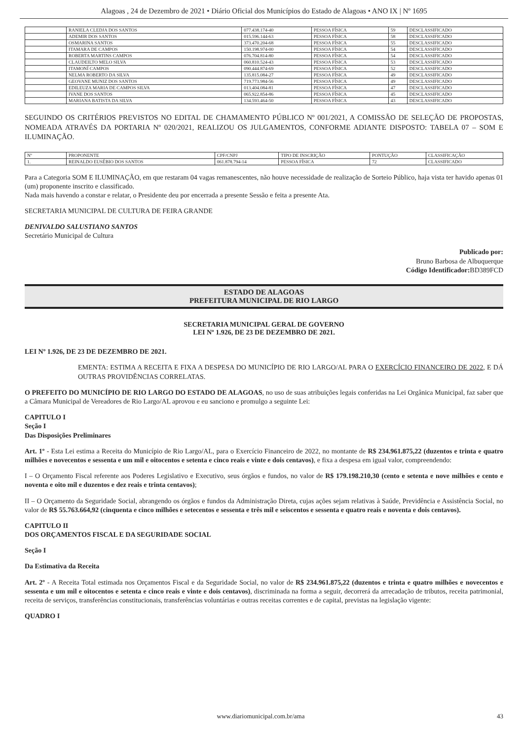Alagoas , 24 de Dezembro de 2021 • Diário Oficial dos Municípios do Estado de Alagoas • ANO IX | Nº 1695
| | RANIELA CLEDJA DOS SANTOS | 077.438.174-40 | PESSOA FÍSICA | 59 | DESCLASSIFICADO |
| | ADEMIR DOS SANTOS | 015.596.144-63 | PESSOA FÍSICA | 58 | DESCLASSIFICADO |
| | OSMARINA SANTOS | 373.470.204-68 | PESSOA FÍSICA | 55 | DESCLASSIFICADO |
| | ITAMARA DE CAMPOS | 150.198.974-00 | PESSOA FÍSICA | 54 | DESCLASSIFICADO |
| | ROBERTA MARTINS CAMPOS | 076.704.814-80 | PESSOA FÍSICA | 54 | DESCLASSIFICADO |
| | CLAUDEILTO MELO SILVA | 060.810.524-43 | PESSOA FÍSICA | 53 | DESCLASSIFICADO |
| | ITAMONÍ CAMPOS | 090.444.874-69 | PESSOA FÍSICA | 52 | DESCLASSIFICADO |
| | NELMA ROBERTO DA SILVA | 135.815.084-27 | PESSOA FÍSICA | 49 | DESCLASSIFICADO |
| | GEOVANE MUNIZ DOS SANTOS | 719.773.984-56 | PESSOA FÍSICA | 49 | DESCLASSIFICADO |
| | EDILEUZA MARIA DE CAMPOS SILVA | 013.404.084-81 | PESSOA FÍSICA | 47 | DESCLASSIFICADO |
| | IVANE DOS SANTOS | 065.922.854-86 | PESSOA FÍSICA | 45 | DESCLASSIFICADO |
| | MARIANA BATISTA DA SILVA | 134.593.464-50 | PESSOA FÍSICA | 43 | DESCLASSIFICADO |
SEGUINDO OS CRITÉRIOS PREVISTOS NO EDITAL DE CHAMAMENTO PÚBLICO Nº 001/2021, A COMISSÃO DE SELEÇÃO DE PROPOSTAS, NOMEADA ATRAVÉS DA PORTARIA Nº 020/2021, REALIZOU OS JULGAMENTOS, CONFORME ADIANTE DISPOSTO: TABELA 07 – SOM E ILUMINAÇÃO.
| Nº | PROPONENTE | CPF/CNPJ | TIPO DE INSCRIÇÃO | PONTUÇÃO | CLASSIFICAÇÃO |
| --- | --- | --- | --- | --- | --- |
| 1. | REINALDO EUSÉBIO DOS SANTOS | 061.878.794-14 | PESSOA FÍSICA | 72 | CLASSIFICADO |
Para a Categoria SOM E ILUMINAÇÃO, em que restaram 04 vagas remanescentes, não houve necessidade de realização de Sorteio Público, haja vista ter havido apenas 01 (um) proponente inscrito e classificado.
Nada mais havendo a constar e relatar, o Presidente deu por encerrada a presente Sessão e feita a presente Ata.
SECRETARIA MUNICIPAL DE CULTURA DE FEIRA GRANDE
DENIVALDO SALUSTIANO SANTOS
Secretário Municipal de Cultura
Publicado por:
Bruno Barbosa de Albuquerque
Código Identificador: BD389FCD
ESTADO DE ALAGOAS
PREFEITURA MUNICIPAL DE RIO LARGO
SECRETARIA MUNICIPAL GERAL DE GOVERNO
LEI Nº 1.926, DE 23 DE DEZEMBRO DE 2021.
LEI Nº 1.926, DE 23 DE DEZEMBRO DE 2021.
EMENTA: ESTIMA A RECEITA E FIXA A DESPESA DO MUNICÍPIO DE RIO LARGO/AL PARA O EXERCÍCIO FINANCEIRO DE 2022, E DÁ OUTRAS PROVIDÊNCIAS CORRELATAS.
O PREFEITO DO MUNICÍPIO DE RIO LARGO DO ESTADO DE ALAGOAS, no uso de suas atribuições legais conferidas na Lei Orgânica Municipal, faz saber que a Câmara Municipal de Vereadores de Rio Largo/AL aprovou e eu sanciono e promulgo a seguinte Lei:
CAPITULO I
Seção I
Das Disposições Preliminares
Art. 1º - Esta Lei estima a Receita do Município de Rio Largo/AL, para o Exercício Financeiro de 2022, no montante de R$ 234.961.875,22 (duzentos e trinta e quatro milhões e novecentos e sessenta e um mil e oitocentos e setenta e cinco reais e vinte e dois centavos), e fixa a despesa em igual valor, compreendendo:
I – O Orçamento Fiscal referente aos Poderes Legislativo e Executivo, seus órgãos e fundos, no valor de R$ 179.198.210,30 (cento e setenta e nove milhões e cento e noventa e oito mil e duzentos e dez reais e trinta centavos);
II – O Orçamento da Seguridade Social, abrangendo os órgãos e fundos da Administração Direta, cujas ações sejam relativas à Saúde, Previdência e Assistência Social, no valor de R$ 55.763.664,92 (cinquenta e cinco milhões e setecentos e sessenta e três mil e seiscentos e sessenta e quatro reais e noventa e dois centavos).
CAPITULO II
DOS ORÇAMENTOS FISCAL E DA SEGURIDADE SOCIAL
Seção I
Da Estimativa da Receita
Art. 2º - A Receita Total estimada nos Orçamentos Fiscal e da Seguridade Social, no valor de R$ 234.961.875,22 (duzentos e trinta e quatro milhões e novecentos e sessenta e um mil e oitocentos e setenta e cinco reais e vinte e dois centavos), discriminada na forma a seguir, decorrerá da arrecadação de tributos, receita patrimonial, receita de serviços, transferências constitucionais, transferências voluntárias e outras receitas correntes e de capital, previstas na legislação vigente:
QUADRO I
www.diariomunicipal.com.br/ama 43